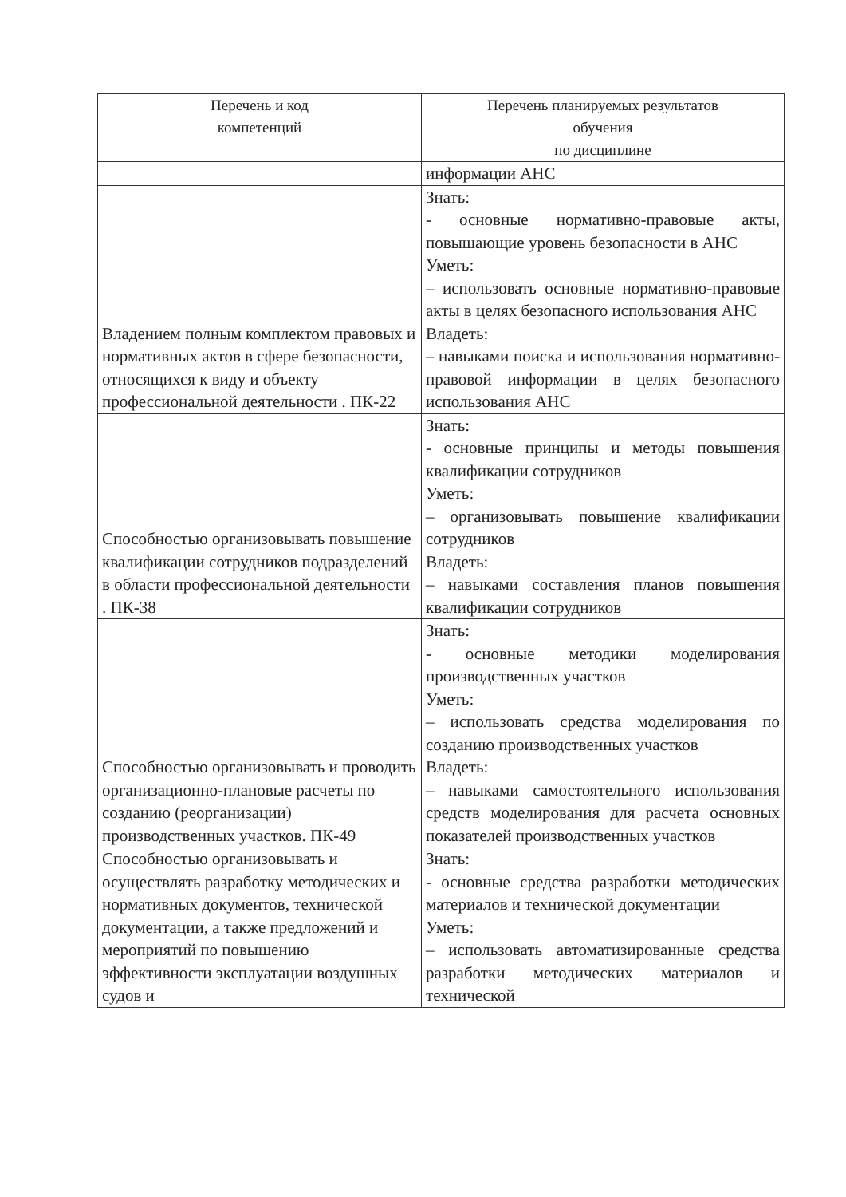| Перечень и код компетенций | Перечень планируемых результатов обучения по дисциплине |
| --- | --- |
| | информации АНС |
| Владением полным комплектом правовых и нормативных актов в сфере безопасности, относящихся к виду и объекту профессиональной деятельности . ПК-22 | Знать: - основные нормативно-правовые акты, повышающие уровень безопасности в АНС Уметь: – использовать основные нормативно-правовые акты в целях безопасного использования АНС Владеть: – навыками поиска и использования нормативно-правовой информации в целях безопасного использования АНС |
| Способностью организовывать повышение квалификации сотрудников подразделений в области профессиональной деятельности . ПК-38 | Знать: - основные принципы и методы повышения квалификации сотрудников Уметь: – организовывать повышение квалификации сотрудников Владеть: – навыками составления планов повышения квалификации сотрудников |
| Способностью организовывать и проводить организационно-плановые расчеты по созданию (реорганизации) производственных участков. ПК-49 | Знать: - основные методики моделирования производственных участков Уметь: – использовать средства моделирования по созданию производственных участков Владеть: – навыками самостоятельного использования средств моделирования для расчета основных показателей производственных участков |
| Способностью организовывать и осуществлять разработку методических и нормативных документов, технической документации, а также предложений и мероприятий по повышению эффективности эксплуатации воздушных судов и | Знать: - основные средства разработки методических материалов и технической документации Уметь: – использовать автоматизированные средства разработки методических материалов и технической |